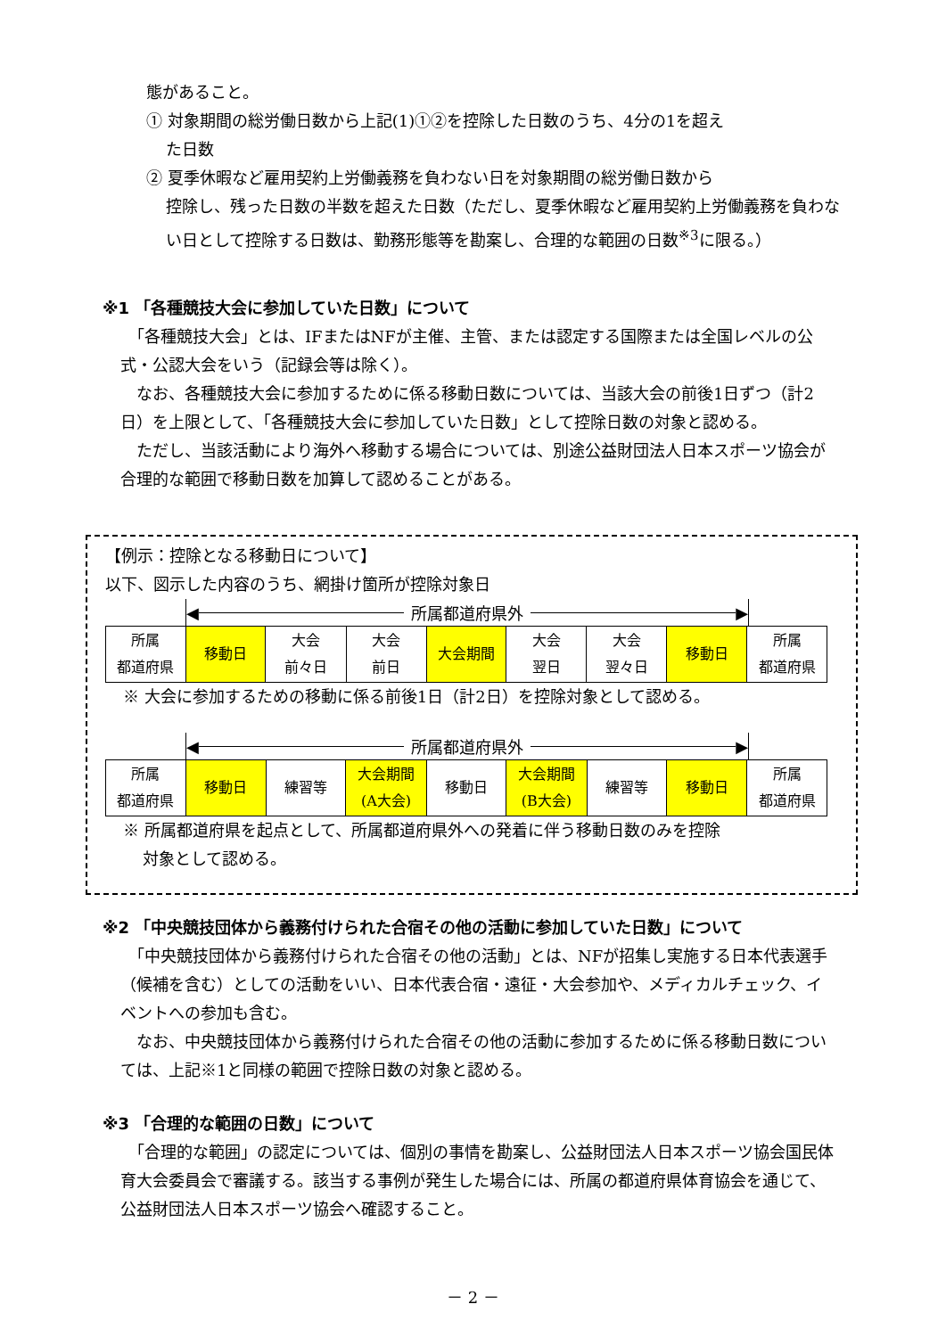態があること。
① 対象期間の総労働日数から上記(1)①②を控除した日数のうち、4分の1を超え
た日数
② 夏季休暇など雇用契約上労働義務を負わない日を対象期間の総労働日数から
控除し、残った日数の半数を超えた日数（ただし、夏季休暇など雇用契約上労働義務を負わない日として控除する日数は、勤務形態等を勘案し、合理的な範囲の日数<sup>※3</sup>に限る。）
※1 「各種競技大会に参加していた日数」について
　「各種競技大会」とは、IFまたはNFが主催、主管、または認定する国際または全国レベルの公式・公認大会をいう（記録会等は除く）。
　なお、各種競技大会に参加するために係る移動日数については、当該大会の前後1日ずつ（計2日）を上限として、「各種競技大会に参加していた日数」として控除日数の対象と認める。
　ただし、当該活動により海外へ移動する場合については、別途公益財団法人日本スポーツ協会が合理的な範囲で移動日数を加算して認めることがある。
【例示：控除となる移動日について】
以下、図示した内容のうち、網掛け箇所が控除対象日
◀ 所属都道府県外 ▶
| 所属 都道府県 | 移動日 | 大会 前々日 | 大会 前日 | 大会期間 | 大会 翌日 | 大会 翌々日 | 移動日 | 所属 都道府県 |
※ 大会に参加するための移動に係る前後1日（計2日）を控除対象として認める。
◀ 所属都道府県外 ▶
| 所属 都道府県 | 移動日 | 練習等 | 大会期間 (A大会) | 移動日 | 大会期間 (B大会) | 練習等 | 移動日 | 所属 都道府県 |
※ 所属都道府県を起点として、所属都道府県外への発着に伴う移動日数のみを控除
対象として認める。
※2 「中央競技団体から義務付けられた合宿その他の活動に参加していた日数」について
　「中央競技団体から義務付けられた合宿その他の活動」とは、NFが招集し実施する日本代表選手（候補を含む）としての活動をいい、日本代表合宿・遠征・大会参加や、メディカルチェック、イベントへの参加も含む。
　なお、中央競技団体から義務付けられた合宿その他の活動に参加するために係る移動日数については、上記※1と同様の範囲で控除日数の対象と認める。
※3 「合理的な範囲の日数」について
　「合理的な範囲」の認定については、個別の事情を勘案し、公益財団法人日本スポーツ協会国民体育大会委員会で審議する。該当する事例が発生した場合には、所属の都道府県体育協会を通じて、公益財団法人日本スポーツ協会へ確認すること。
－ 2 －